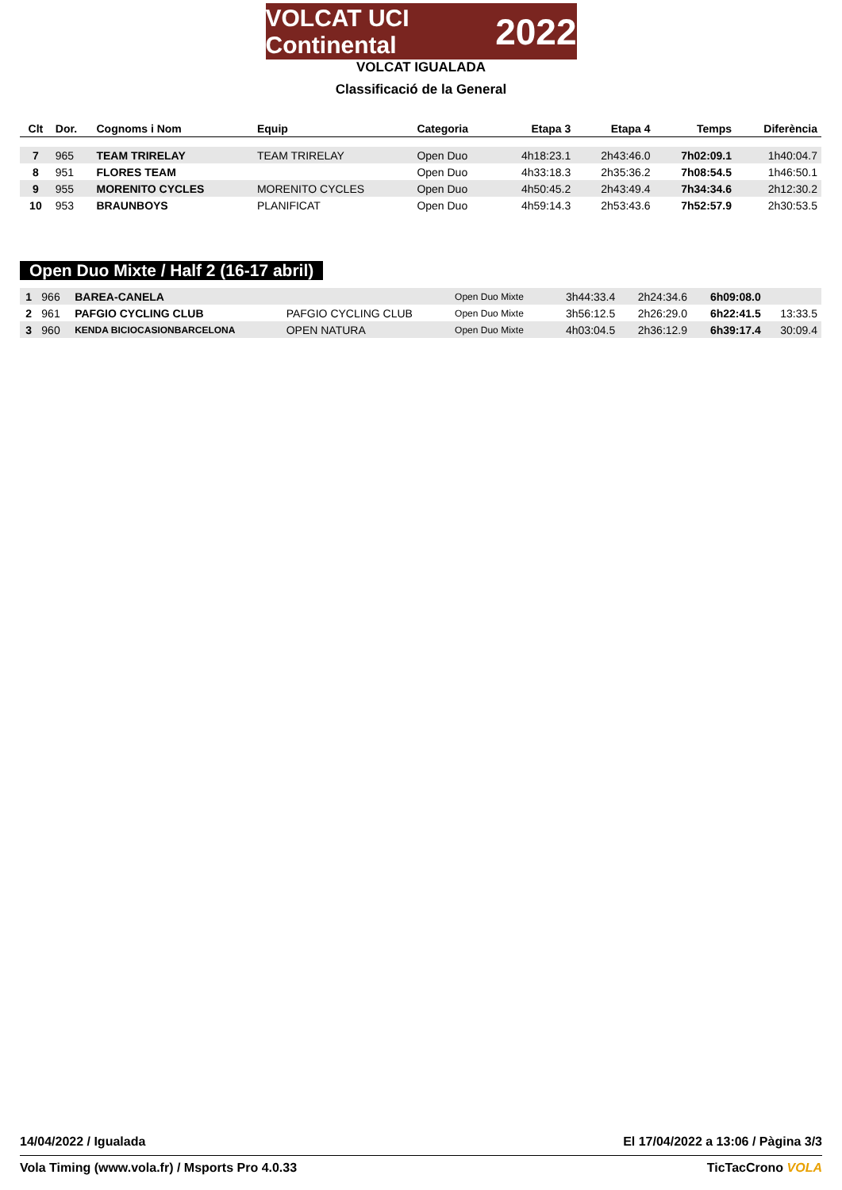VOLCAT UCI Continental 2022
VOLCAT IGUALADA
Classificació de la General
| Clt | Dor. | Cognoms i Nom | Equip | Categoria | Etapa 3 | Etapa 4 | Temps | Diferència |
| --- | --- | --- | --- | --- | --- | --- | --- | --- |
| 7 | 965 | TEAM TRIRELAY | TEAM TRIRELAY | Open Duo | 4h18:23.1 | 2h43:46.0 | 7h02:09.1 | 1h40:04.7 |
| 8 | 951 | FLORES TEAM | | Open Duo | 4h33:18.3 | 2h35:36.2 | 7h08:54.5 | 1h46:50.1 |
| 9 | 955 | MORENITO CYCLES | MORENITO CYCLES | Open Duo | 4h50:45.2 | 2h43:49.4 | 7h34:34.6 | 2h12:30.2 |
| 10 | 953 | BRAUNBOYS | PLANIFICAT | Open Duo | 4h59:14.3 | 2h53:43.6 | 7h52:57.9 | 2h30:53.5 |
Open Duo Mixte / Half 2 (16-17 abril)
| 1 | 966 | BAREA-CANELA | | Open Duo Mixte | 3h44:33.4 | 2h24:34.6 | 6h09:08.0 | |
| 2 | 961 | PAFGIO CYCLING CLUB | PAFGIO CYCLING CLUB | Open Duo Mixte | 3h56:12.5 | 2h26:29.0 | 6h22:41.5 | 13:33.5 |
| 3 | 960 | KENDA BICIOCASIONBARCELONA | OPEN NATURA | Open Duo Mixte | 4h03:04.5 | 2h36:12.9 | 6h39:17.4 | 30:09.4 |
14/04/2022 / Igualada El 17/04/2022 a 13:06 / Pàgina 3/3
Vola Timing (www.vola.fr) / Msports Pro 4.0.33 TicTacCrono VOLA